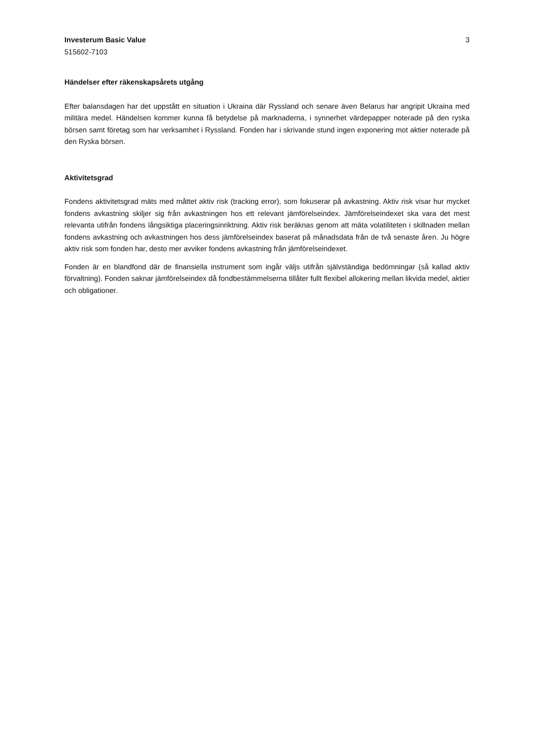Investerum Basic Value
515602-7103
3
Händelser efter räkenskapsårets utgång
Efter balansdagen har det uppstått en situation i Ukraina där Ryssland och senare även Belarus har angripit Ukraina med militära medel. Händelsen kommer kunna få betydelse på marknaderna, i synnerhet värdepapper noterade på den ryska börsen samt företag som har verksamhet i Ryssland. Fonden har i skrivande stund ingen exponering mot aktier noterade på den Ryska börsen.
Aktivitetsgrad
Fondens aktivitetsgrad mäts med måttet aktiv risk (tracking error), som fokuserar på avkastning. Aktiv risk visar hur mycket fondens avkastning skiljer sig från avkastningen hos ett relevant jämförelseindex. Jämförelseindexet ska vara det mest relevanta utifrån fondens långsiktiga placeringsinriktning. Aktiv risk beräknas genom att mäta volatiliteten i skillnaden mellan fondens avkastning och avkastningen hos dess jämförelseindex baserat på månadsdata från de två senaste åren. Ju högre aktiv risk som fonden har, desto mer avviker fondens avkastning från jämförelseindexet.
Fonden är en blandfond där de finansiella instrument som ingår väljs utifrån självständiga bedömningar (så kallad aktiv förvaltning). Fonden saknar jämförelseindex då fondbestämmelserna tillåter fullt flexibel allokering mellan likvida medel, aktier och obligationer.